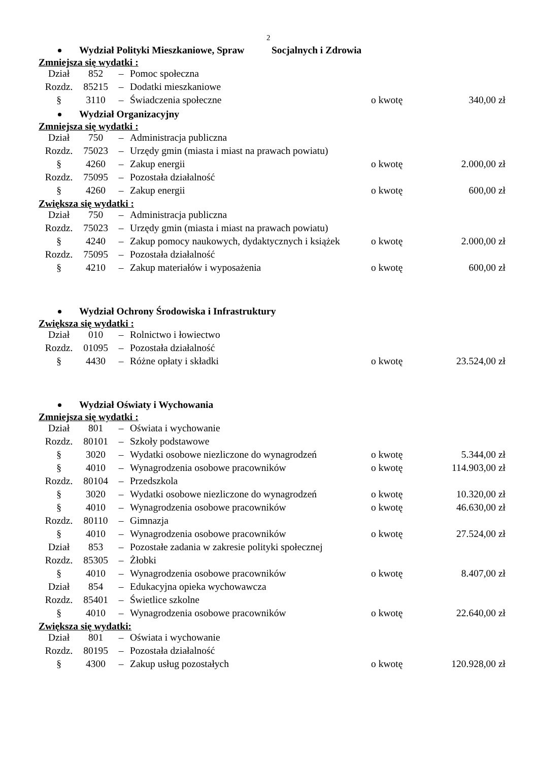2
Wydział Polityki Mieszkaniowe, Spraw Socjalnych i Zdrowia
Zmniejsza się wydatki :
| Dział | 852 | – | Pomoc społeczna | | |
| Rozdz. | 85215 | – | Dodatki mieszkaniowe | | |
| § | 3110 | – | Świadczenia społeczne | o kwotę | 340,00 zł |
Wydział Organizacyjny
Zmniejsza się wydatki :
| Dział | 750 | – | Administracja publiczna | | |
| Rozdz. | 75023 | – | Urzędy gmin (miasta i miast na prawach powiatu) | | |
| § | 4260 | – | Zakup energii | o kwotę | 2.000,00 zł |
| Rozdz. | 75095 | – | Pozostała działalność | | |
| § | 4260 | – | Zakup energii | o kwotę | 600,00 zł |
Zwiększa się wydatki :
| Dział | 750 | – | Administracja publiczna | | |
| Rozdz. | 75023 | – | Urzędy gmin (miasta i miast na prawach powiatu) | | |
| § | 4240 | – | Zakup pomocy naukowych, dydaktycznych i książek | o kwotę | 2.000,00 zł |
| Rozdz. | 75095 | – | Pozostała działalność | | |
| § | 4210 | – | Zakup materiałów i wyposażenia | o kwotę | 600,00 zł |
Wydział Ochrony Środowiska i Infrastruktury
Zwiększa się wydatki :
| Dział | 010 | – | Rolnictwo i łowiectwo | | |
| Rozdz. | 01095 | – | Pozostała działalność | | |
| § | 4430 | – | Różne opłaty i składki | o kwotę | 23.524,00 zł |
Wydział Oświaty i Wychowania
Zmniejsza się wydatki :
| Dział | 801 | – | Oświata i wychowanie | | |
| Rozdz. | 80101 | – | Szkoły podstawowe | | |
| § | 3020 | – | Wydatki osobowe niezliczone do wynagrodzeń | o kwotę | 5.344,00 zł |
| § | 4010 | – | Wynagrodzenia osobowe pracowników | o kwotę | 114.903,00 zł |
| Rozdz. | 80104 | – | Przedszkola | | |
| § | 3020 | – | Wydatki osobowe niezliczone do wynagrodzeń | o kwotę | 10.320,00 zł |
| § | 4010 | – | Wynagrodzenia osobowe pracowników | o kwotę | 46.630,00 zł |
| Rozdz. | 80110 | – | Gimnazja | | |
| § | 4010 | – | Wynagrodzenia osobowe pracowników | o kwotę | 27.524,00 zł |
| Dział | 853 | – | Pozostałe zadania w zakresie polityki społecznej | | |
| Rozdz. | 85305 | – | Żłobki | | |
| § | 4010 | – | Wynagrodzenia osobowe pracowników | o kwotę | 8.407,00 zł |
| Dział | 854 | – | Edukacyjna opieka wychowawcza | | |
| Rozdz. | 85401 | – | Świetlice szkolne | | |
| § | 4010 | – | Wynagrodzenia osobowe pracowników | o kwotę | 22.640,00 zł |
Zwiększa się wydatki:
| Dział | 801 | – | Oświata i wychowanie | | |
| Rozdz. | 80195 | – | Pozostała działalność | | |
| § | 4300 | – | Zakup usług pozostałych | o kwotę | 120.928,00 zł |